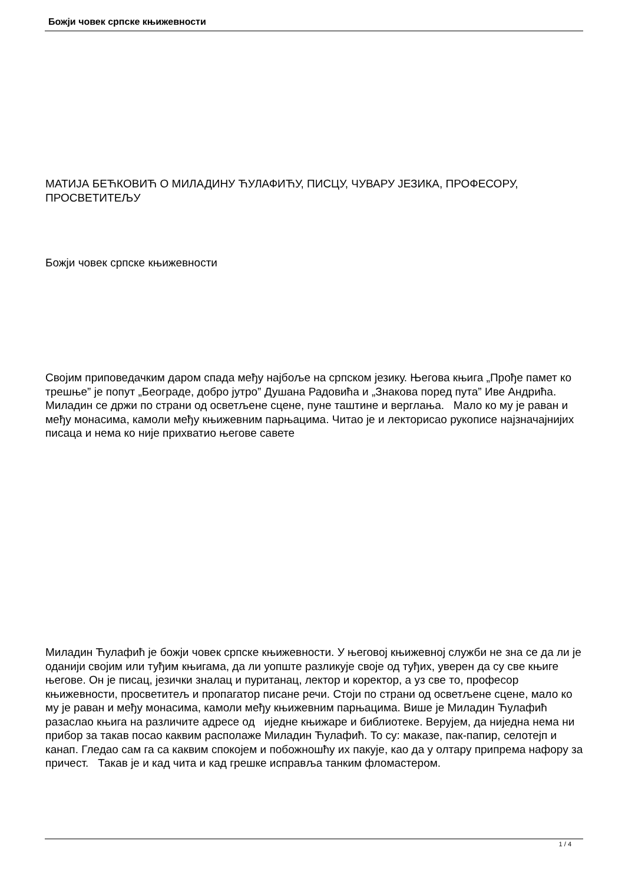Божји човек српске књижевности
МАТИЈА БЕЋКОВИЋ О МИЛАДИНУ ЋУЛАФИЋУ, ПИСЦУ, ЧУВАРУ ЈЕЗИКА, ПРОФЕСОРУ, ПРОСВЕТИТЕЉУ
Божји човек српске књижевности
Својим приповедачким даром спада међу најбоље на српском језику. Његова књига „Прође памет ко трешње” је попут „Београде, добро јутро” Душана Радовића и „Знакова поред пута” Иве Андрића. Миладин се држи по страни од осветљене сцене, пуне таштине и верглања. Мало ко му је раван и међу монасима, камоли међу књижевним парњацима. Читао је и лекторисао рукописе најзначајнијих писаца и нема ко није прихватио његове савете
Миладин Ћулафић је божји човек српске књижевности. У његовој књижевној служби не зна се да ли је оданији својим или туђим књигама, да ли уопште разликује своје од туђих, уверен да су све књиге његове. Он је писац, језички зналац и пуританац, лектор и коректор, а уз све то, професор књижевности, просветитељ и пропагатор писане речи. Стоји по страни од осветљене сцене, мало ко му је раван и међу монасима, камоли међу књижевним парњацима. Више је Миладин Ћулафић разаслао књига на различите адресе од иједне књижаре и библиотеке. Верујем, да ниједна нема ни прибор за такав посао каквим располаже Миладин Ћулафић. То су: маказе, пак-папир, селотејп и канап. Гледао сам га са каквим спокојем и побожношћу их пакује, као да у олтару припрема нафору за причест. Такав је и кад чита и кад грешке исправља танким фломастером.
1 / 4